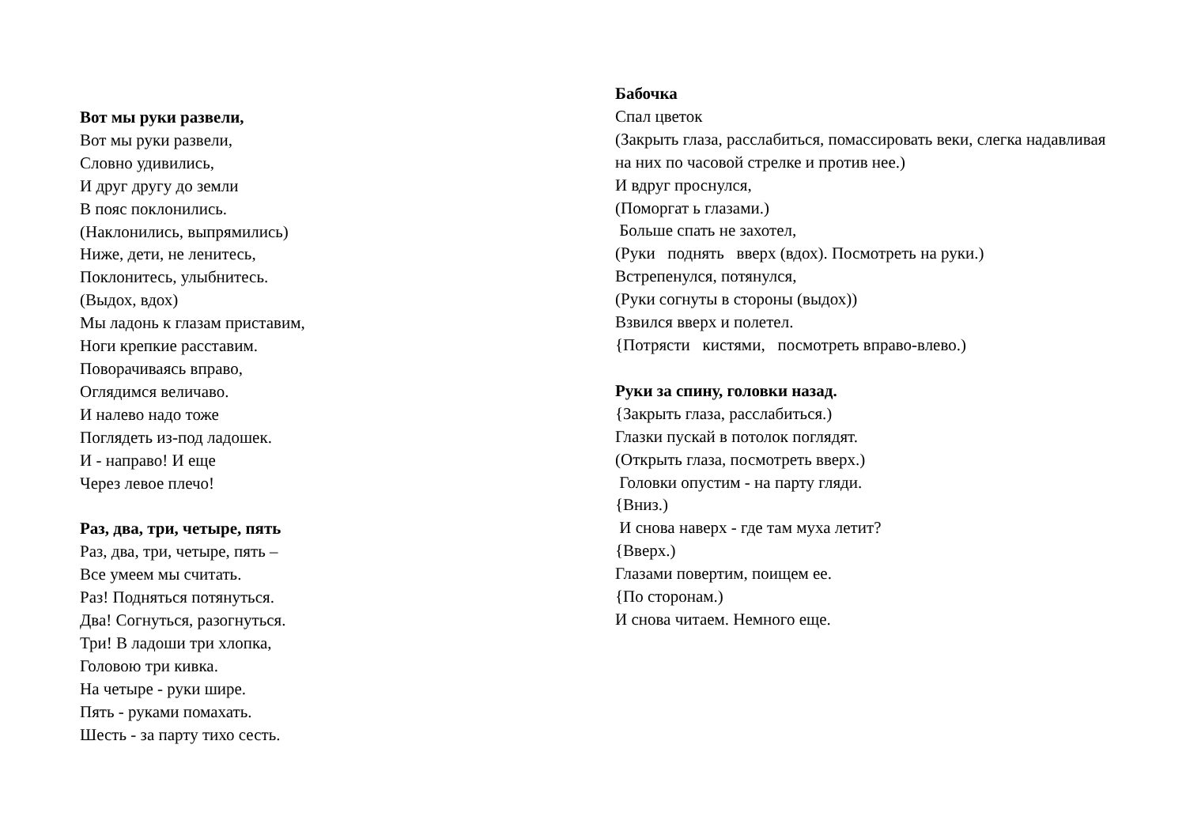Вот мы руки развели,
Вот мы руки развели,
Словно удивились,
И друг другу до земли
В пояс поклонились.
(Наклонились, выпрямились)
Ниже, дети, не ленитесь,
Поклонитесь, улыбнитесь.
(Выдох, вдох)
Мы ладонь к глазам приставим,
Ноги крепкие расставим.
Поворачиваясь вправо,
Оглядимся величаво.
И налево надо тоже
Поглядеть из-под ладошек.
И - направо! И еще
Через левое плечо!
Раз, два, три, четыре, пять
Раз, два, три, четыре, пять –
Все умеем мы считать.
Раз! Подняться потянуться.
Два! Согнуться, разогнуться.
Три! В ладоши три хлопка,
Головою три кивка.
На четыре - руки шире.
Пять - руками помахать.
Шесть - за парту тихо сесть.
Бабочка
Спал цветок
(Закрыть глаза, расслабиться, помассировать веки, слегка надавливая на них по часовой стрелке и против нее.)
И вдруг проснулся,
(Поморгат ь глазами.)
Больше спать не захотел,
(Руки поднять вверх (вдох). Посмотреть на руки.)
Встрепенулся, потянулся,
(Руки согнуты в стороны (выдох))
Взвился вверх и полетел.
{Потрясти кистями, посмотреть вправо-влево.)
Руки за спину, головки назад.
{Закрыть глаза, расслабиться.)
Глазки пускай в потолок поглядят.
(Открыть глаза, посмотреть вверх.)
Головки опустим - на парту гляди.
{Вниз.)
И снова наверх - где там муха летит?
{Вверх.)
Глазами повертим, поищем ее.
{По сторонам.)
И снова читаем. Немного еще.